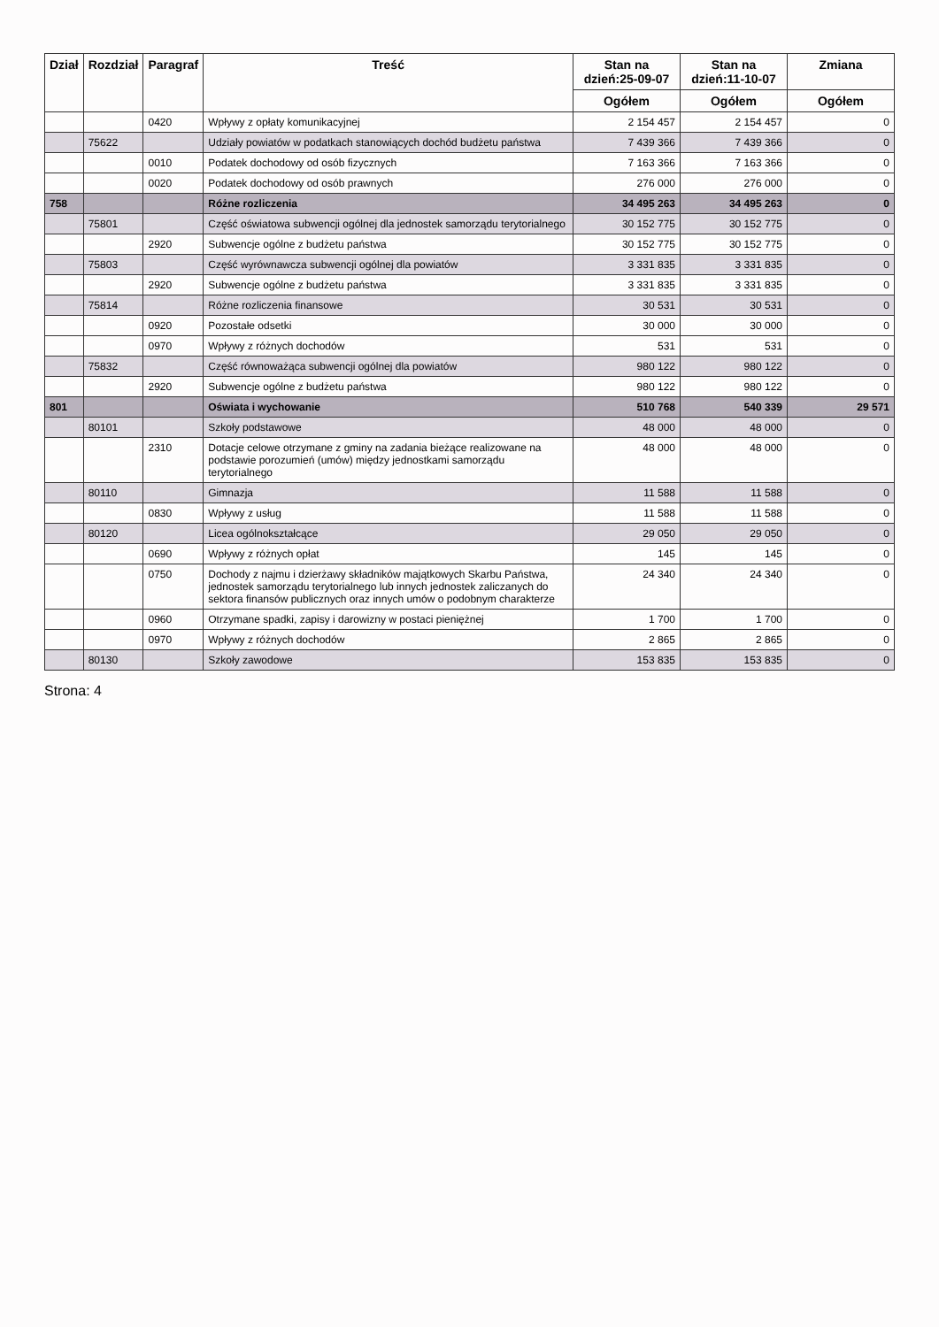| Dział | Rozdział | Paragraf | Treść | Stan na dzień:25-09-07 | Stan na dzień:11-10-07 | Zmiana |
| --- | --- | --- | --- | --- | --- | --- |
| | | | | Ogółem | Ogółem | Ogółem |
| | | 0420 | Wpływy z opłaty komunikacyjnej | 2 154 457 | 2 154 457 | 0 |
| | 75622 | | Udziały powiatów w podatkach stanowiących dochód budżetu państwa | 7 439 366 | 7 439 366 | 0 |
| | | 0010 | Podatek dochodowy od osób fizycznych | 7 163 366 | 7 163 366 | 0 |
| | | 0020 | Podatek dochodowy od osób prawnych | 276 000 | 276 000 | 0 |
| 758 | | | Różne rozliczenia | 34 495 263 | 34 495 263 | 0 |
| | 75801 | | Część oświatowa subwencji ogólnej dla jednostek samorządu terytorialnego | 30 152 775 | 30 152 775 | 0 |
| | | 2920 | Subwencje ogólne z budżetu państwa | 30 152 775 | 30 152 775 | 0 |
| | 75803 | | Część wyrównawcza subwencji ogólnej dla powiatów | 3 331 835 | 3 331 835 | 0 |
| | | 2920 | Subwencje ogólne z budżetu państwa | 3 331 835 | 3 331 835 | 0 |
| | 75814 | | Różne rozliczenia finansowe | 30 531 | 30 531 | 0 |
| | | 0920 | Pozostałe odsetki | 30 000 | 30 000 | 0 |
| | | 0970 | Wpływy z różnych dochodów | 531 | 531 | 0 |
| | 75832 | | Część równoważąca subwencji ogólnej dla powiatów | 980 122 | 980 122 | 0 |
| | | 2920 | Subwencje ogólne z budżetu państwa | 980 122 | 980 122 | 0 |
| 801 | | | Oświata i wychowanie | 510 768 | 540 339 | 29 571 |
| | 80101 | | Szkoły podstawowe | 48 000 | 48 000 | 0 |
| | | 2310 | Dotacje celowe otrzymane z gminy na zadania bieżące realizowane na podstawie porozumień (umów) między jednostkami samorządu terytorialnego | 48 000 | 48 000 | 0 |
| | 80110 | | Gimnazja | 11 588 | 11 588 | 0 |
| | | 0830 | Wpływy z usług | 11 588 | 11 588 | 0 |
| | 80120 | | Licea ogólnokształcące | 29 050 | 29 050 | 0 |
| | | 0690 | Wpływy z różnych opłat | 145 | 145 | 0 |
| | | 0750 | Dochody z najmu i dzierżawy składników majątkowych Skarbu Państwa, jednostek samorządu terytorialnego lub innych jednostek zaliczanych do sektora finansów publicznych oraz innych umów o podobnym charakterze | 24 340 | 24 340 | 0 |
| | | 0960 | Otrzymane spadki, zapisy i darowizny w postaci pieniężnej | 1 700 | 1 700 | 0 |
| | | 0970 | Wpływy z różnych dochodów | 2 865 | 2 865 | 0 |
| | 80130 | | Szkoły zawodowe | 153 835 | 153 835 | 0 |
Strona: 4